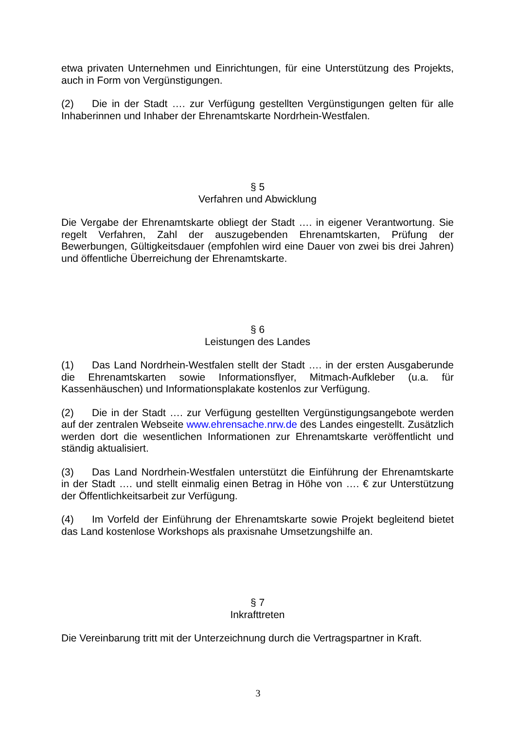etwa privaten Unternehmen und Einrichtungen, für eine Unterstützung des Projekts, auch in Form von Vergünstigungen.
(2) Die in der Stadt …. zur Verfügung gestellten Vergünstigungen gelten für alle Inhaberinnen und Inhaber der Ehrenamtskarte Nordrhein-Westfalen.
§ 5
Verfahren und Abwicklung
Die Vergabe der Ehrenamtskarte obliegt der Stadt …. in eigener Verantwortung. Sie regelt Verfahren, Zahl der auszugebenden Ehrenamtskarten, Prüfung der Bewerbungen, Gültigkeitsdauer (empfohlen wird eine Dauer von zwei bis drei Jahren) und öffentliche Überreichung der Ehrenamtskarte.
§ 6
Leistungen des Landes
(1) Das Land Nordrhein-Westfalen stellt der Stadt …. in der ersten Ausgaberunde die Ehrenamtskarten sowie Informationsflyer, Mitmach-Aufkleber (u.a. für Kassenhäuschen) und Informationsplakate kostenlos zur Verfügung.
(2) Die in der Stadt …. zur Verfügung gestellten Vergünstigungsangebote werden auf der zentralen Webseite www.ehrensache.nrw.de des Landes eingestellt. Zusätzlich werden dort die wesentlichen Informationen zur Ehrenamtskarte veröffentlicht und ständig aktualisiert.
(3) Das Land Nordrhein-Westfalen unterstützt die Einführung der Ehrenamtskarte in der Stadt …. und stellt einmalig einen Betrag in Höhe von …. € zur Unterstützung der Öffentlichkeitsarbeit zur Verfügung.
(4) Im Vorfeld der Einführung der Ehrenamtskarte sowie Projekt begleitend bietet das Land kostenlose Workshops als praxisnahe Umsetzungshilfe an.
§ 7
Inkrafttreten
Die Vereinbarung tritt mit der Unterzeichnung durch die Vertragspartner in Kraft.
3